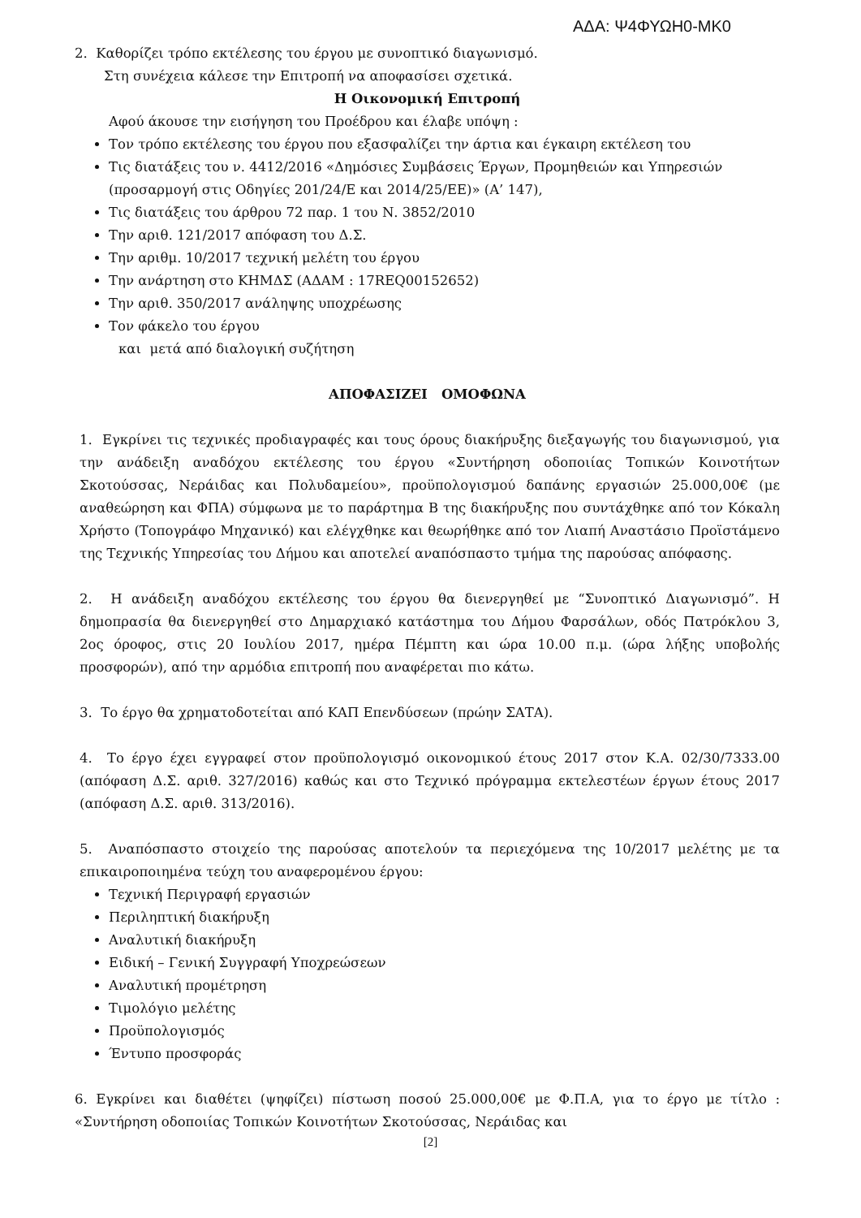ΑΔΑ: Ψ4ΦΥΩΗ0-ΜΚ0
2. Καθορίζει τρόπο εκτέλεσης του έργου με συνοπτικό διαγωνισμό.
Στη συνέχεια κάλεσε την Επιτροπή να αποφασίσει σχετικά.
Η Οικονομική Επιτροπή
Αφού άκουσε την εισήγηση του Προέδρου και έλαβε υπόψη :
Τον τρόπο εκτέλεσης του έργου που εξασφαλίζει την άρτια και έγκαιρη εκτέλεση του
Τις διατάξεις του ν. 4412/2016 «Δημόσιες Συμβάσεις Έργων, Προμηθειών και Υπηρεσιών (προσαρμογή στις Οδηγίες 201/24/Ε και 2014/25/ΕΕ)» (Α’ 147),
Τις διατάξεις του άρθρου 72 παρ. 1 του Ν. 3852/2010
Την αριθ. 121/2017 απόφαση του Δ.Σ.
Την αριθμ. 10/2017 τεχνική μελέτη του έργου
Την ανάρτηση στο ΚΗΜΔΣ (ΑΔΑΜ : 17REQ00152652)
Την αριθ. 350/2017 ανάληψης υποχρέωσης
Τον φάκελο του έργου
και μετά από διαλογική συζήτηση
ΑΠΟΦΑΣΙΖΕΙ ΟΜΟΦΩΝΑ
1. Εγκρίνει τις τεχνικές προδιαγραφές και τους όρους διακήρυξης διεξαγωγής του διαγωνισμού, για την ανάδειξη αναδόχου εκτέλεσης του έργου «Συντήρηση οδοποιίας Τοπικών Κοινοτήτων Σκοτούσσας, Νεράιδας και Πολυδαμείου», προϋπολογισμού δαπάνης εργασιών 25.000,00€ (με αναθεώρηση και ΦΠΑ) σύμφωνα με το παράρτημα Β της διακήρυξης που συντάχθηκε από τον Κόκαλη Χρήστο (Τοπογράφο Μηχανικό) και ελέγχθηκε και θεωρήθηκε από τον Λιαπή Αναστάσιο Προϊστάμενο της Τεχνικής Υπηρεσίας του Δήμου και αποτελεί αναπόσπαστο τμήμα της παρούσας απόφασης.
2. Η ανάδειξη αναδόχου εκτέλεσης του έργου θα διενεργηθεί με “Συνοπτικό Διαγωνισμό”. Η δημοπρασία θα διενεργηθεί στο Δημαρχιακό κατάστημα του Δήμου Φαρσάλων, οδός Πατρόκλου 3, 2ος όροφος, στις 20 Ιουλίου 2017, ημέρα Πέμπτη και ώρα 10.00 π.μ. (ώρα λήξης υποβολής προσφορών), από την αρμόδια επιτροπή που αναφέρεται πιο κάτω.
3. Το έργο θα χρηματοδοτείται από ΚΑΠ Επενδύσεων (πρώην ΣΑΤΑ).
4. Το έργο έχει εγγραφεί στον προϋπολογισμό οικονομικού έτους 2017 στον Κ.Α. 02/30/7333.00 (απόφαση Δ.Σ. αριθ. 327/2016) καθώς και στο Τεχνικό πρόγραμμα εκτελεστέων έργων έτους 2017 (απόφαση Δ.Σ. αριθ. 313/2016).
5. Αναπόσπαστο στοιχείο της παρούσας αποτελούν τα περιεχόμενα της 10/2017 μελέτης με τα επικαιροποιημένα τεύχη του αναφερομένου έργου:
Τεχνική Περιγραφή εργασιών
Περιληπτική διακήρυξη
Αναλυτική διακήρυξη
Ειδική – Γενική Συγγραφή Υποχρεώσεων
Αναλυτική προμέτρηση
Τιμολόγιο μελέτης
Προϋπολογισμός
Έντυπο προσφοράς
6. Εγκρίνει και διαθέτει (ψηφίζει) πίστωση ποσού 25.000,00€ με Φ.Π.Α, για το έργο με τίτλο : «Συντήρηση οδοποιίας Τοπικών Κοινοτήτων Σκοτούσσας, Νεράιδας και
[2]